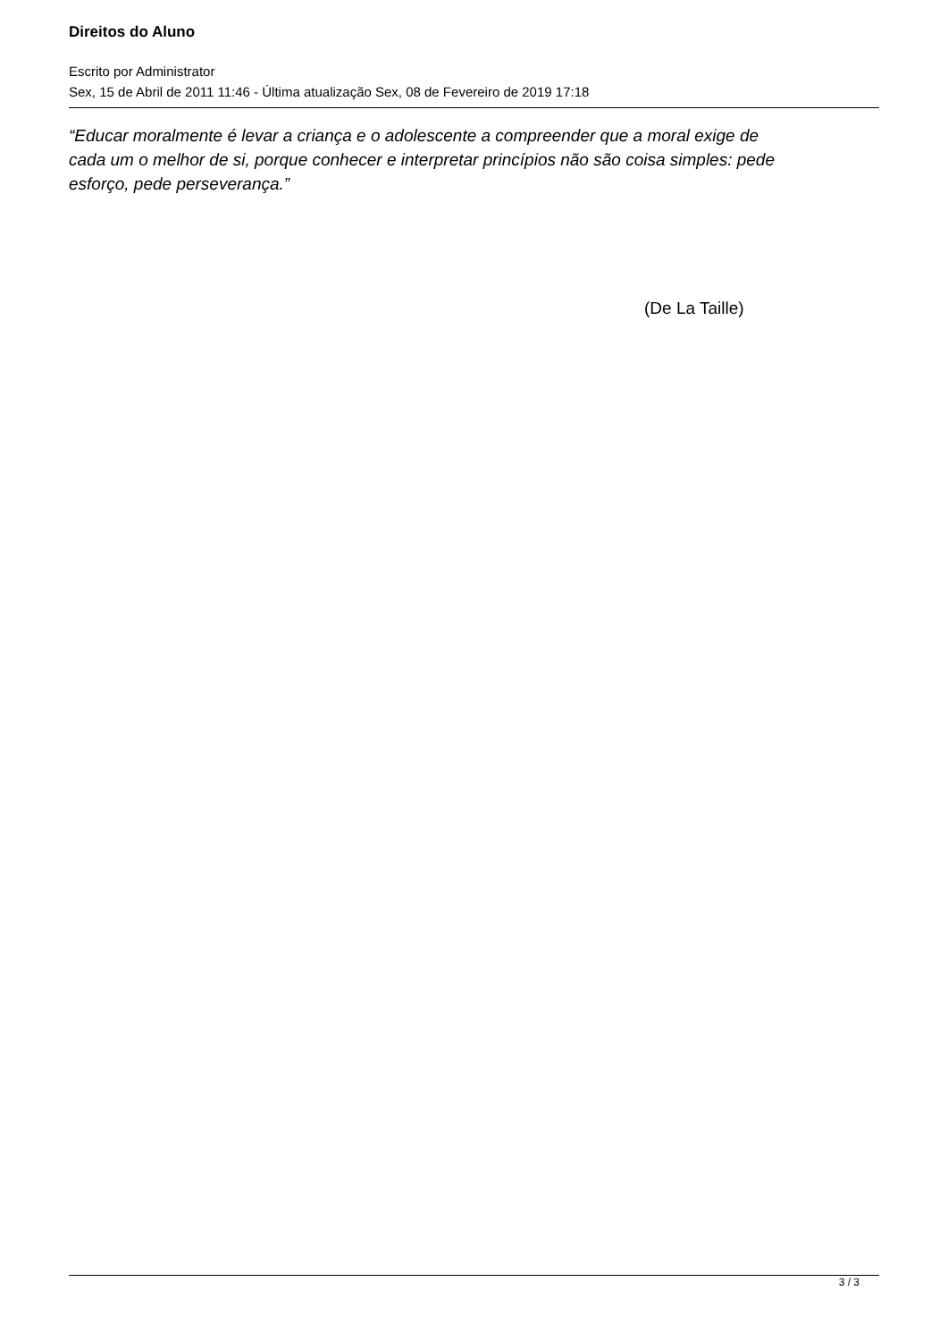Direitos do Aluno
Escrito por Administrator
Sex, 15 de Abril de 2011 11:46 - Última atualização Sex, 08 de Fevereiro de 2019 17:18
“Educar moralmente é levar a criança e o adolescente a compreender que a moral exige de cada um o melhor de si, porque conhecer e interpretar princípios não são coisa simples: pede esforço, pede perseverança.”
(De La Taille)
3 / 3